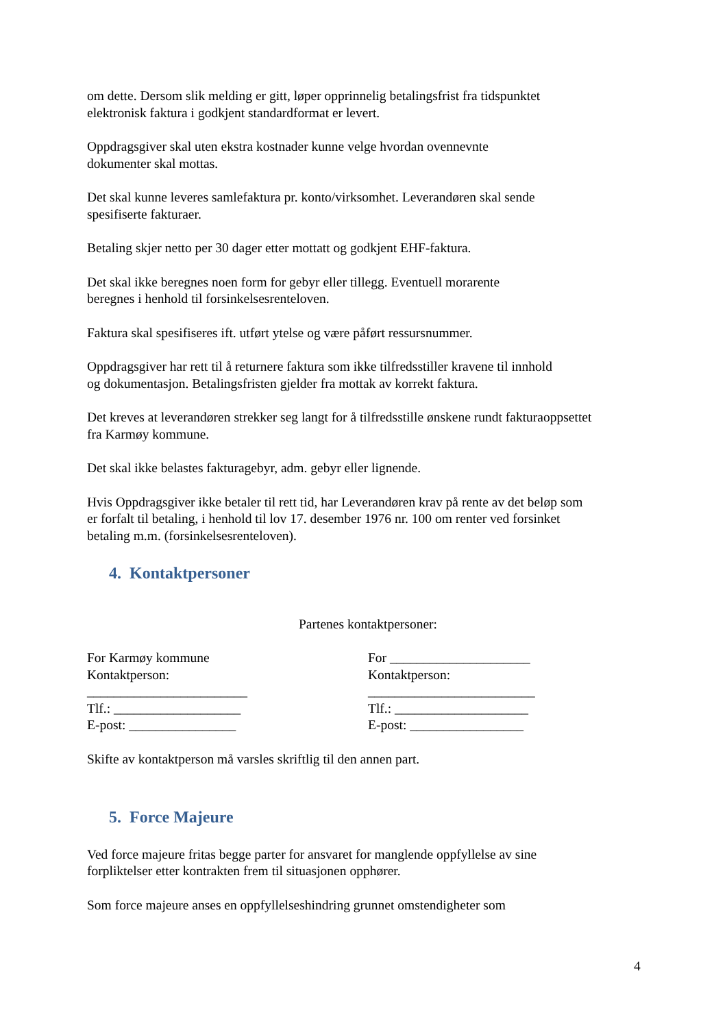om dette. Dersom slik melding er gitt, løper opprinnelig betalingsfrist fra tidspunktet
elektronisk faktura i godkjent standardformat er levert.
Oppdragsgiver skal uten ekstra kostnader kunne velge hvordan ovennevnte
dokumenter skal mottas.
Det skal kunne leveres samlefaktura pr. konto/virksomhet. Leverandøren skal sende
spesifiserte fakturaer.
Betaling skjer netto per 30 dager etter mottatt og godkjent EHF-faktura.
Det skal ikke beregnes noen form for gebyr eller tillegg. Eventuell morarente
beregnes i henhold til forsinkelsesrenteloven.
Faktura skal spesifiseres ift. utført ytelse og være påført ressursnummer.
Oppdragsgiver har rett til å returnere faktura som ikke tilfredsstiller kravene til innhold
og dokumentasjon. Betalingsfristen gjelder fra mottak av korrekt faktura.
Det kreves at leverandøren strekker seg langt for å tilfredsstille ønskene rundt fakturaoppsettet
fra Karmøy kommune.
Det skal ikke belastes fakturagebyr, adm. gebyr eller lignende.
Hvis Oppdragsgiver ikke betaler til rett tid, har Leverandøren krav på rente av det beløp som
er forfalt til betaling, i henhold til lov 17. desember 1976 nr. 100 om renter ved forsinket
betaling m.m. (forsinkelsesrenteloven).
4. Kontaktpersoner
Partenes kontaktpersoner:
For Karmøy kommune
Kontaktperson:
________________________
Tlf.: ___________________
E-post: ________________
For _____________________
Kontaktperson:
_________________________
Tlf.: ____________________
E-post: _________________
Skifte av kontaktperson må varsles skriftlig til den annen part.
5. Force Majeure
Ved force majeure fritas begge parter for ansvaret for manglende oppfyllelse av sine
forpliktelser etter kontrakten frem til situasjonen opphører.
Som force majeure anses en oppfyllelseshindring grunnet omstendigheter som
4